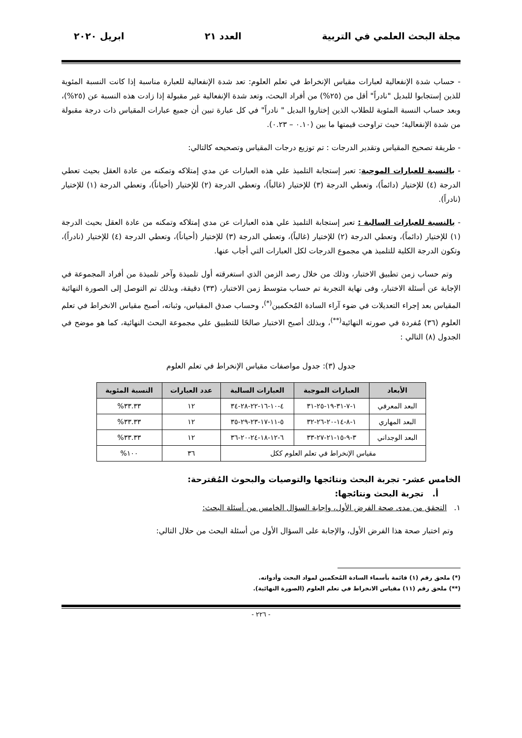مجلة البحث العلمي في التربية العدد ٢١ ابريل ٢٠٢٠
- حساب شدة الإنفعالية لعبارات مقياس الإنخراط في تعلم العلوم: تعد شدة الإنفعالية للعبارة مناسبة إذا كانت النسبة المئوية للذين إستجابوا للبديل "نادراً" أقل من (٢٥%) من أفراد البحث، وتعد شدة الإنفعالية غير مقبولة إذا زادت هذه النسبة عن (٢٥%)، وبعد حساب النسبة المئوية للطلاب الذين إختاروا البديل " نادراً" في كل عبارة تبين أن جميع عبارات المقياس ذات درجة مقبولة من شدة الإنفعالية؛ حيث تراوحت قيمتها ما بين (٠.١٠ – ٠.٢٣).
- طريقة تصحيح المقياس وتقدير الدرجات : تم توزيع درجات المقياس وتصحيحه كالتالي:
- بالنسبة للعبارات الموجبة: تعبر إستجابة التلميذ علي هذه العبارات عن مدي إمتلاكه وتمكنه من عادة العقل بحيث تعطي الدرجة (٤) للإختيار (دائماً)، وتعطي الدرجة (٣) للإختيار (غالباً)، وتعطي الدرجة (٢) للإختيار (أحياناً)، وتعطي الدرجة (١) للإختيار (نادراً).
- بالنسبة للعبارات السالبة : تعبر إستجابة التلميذ علي هذه العبارات عن مدي إمتلاكه وتمكنه من عادة العقل بحيث الدرجة (١) للإختيار (دائماً)، وتعطي الدرجة (٢) للإختيار (غالباً)، وتعطي الدرجة (٣) للإختيار (أحياناً)، وتعطي الدرجة (٤) للإختيار (نادراً)، وتكون الدرجة الكلية للتلميذ هي مجموع الدرجات لكل العبارات التي أجاب عنها.
وتم حساب زمن تطبيق الاختبار، وذلك من خلال رصد الزمن الذي استغرقته أول تلميذة وآخر تلميذة من أفراد المجموعة في الإجابة عن أسئلة الاختبار، وفى نهاية التجربة تم حساب متوسط زمن الاختبار، (٣٣) دقيقة، وبذلك تم التوصل إلى الصورة النهائية المقياس بعد إجراء التعديلات في ضوء آراء السادة المُحكمين<sup>(*)</sup>، وحساب صدق المقياس، وثباته، أصبح مقياس الانخراط في تعلم العلوم (٣٦) مُفردة في صورته النهائية<sup>(**)</sup>، وبذلك أصبح الاختبار صالحًا للتطبيق علي مجموعة البحث النهائية، كما هو موضح في الجدول (٨) التالي :
جدول (٣): جدول مواصفات مقياس الإنخراط في تعلم العلوم
| الأبعاد | العبارات الموجبة | العبارات السالبة | عدد العبارات | النسبة المئوية |
| --- | --- | --- | --- | --- |
| البعد المعرفي | ١-٧-٣١-١٩-٢٥-٣١ | ٤-١٠-١٦-٢٢-٢٨-٣٤ | ١٢ | ٣٣.٣٣% |
| البعد المهاري | ١-٨-١٤-٢٠-٢٦-٣٢ | ٥-١١-١٧-٢٣-٢٩-٣٥ | ١٢ | ٣٣.٣٣% |
| البعد الوجداني | ٣-٩-١٥-٢١-٢٧-٣٣ | ٦-١٢-١٨-٢٤-٢٠-٣٦ | ١٢ | ٣٣.٣٣% |
| مقياس الإنخراط في تعلم العلوم ككل | | | ٣٦ | ١٠٠% |
الخامس عشر- تجربة البحث ونتائجها والتوصيات والبحوث المُقترحة:
أ. تجربة البحث ونتائجها:
١. التحقق من مدى صحة الفرض الأول، وإجابة السؤال الخامس من أسئلة البحث:
وتم اختبار صحة هذا الفرض الأول، والإجابة على السؤال الأول من أسئلة البحث من حلال التالي:
(*) ملحق رقم (١) قائمة بأسماء السادة المُحكمين لمواد البحث وأدواته.
(**) ملحق رقم (١١) مقياس الانخراط في تعلم العلوم (الصورة النهائية).
- ٢٢٦ -